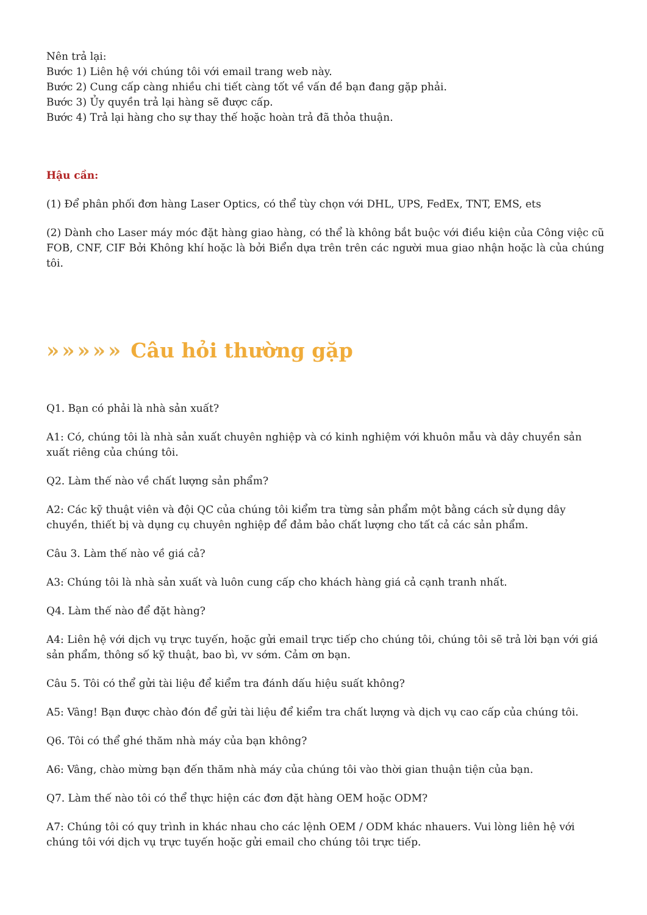Nên trả lại:
Bước 1) Liên hệ với chúng tôi với email trang web này.
Bước 2) Cung cấp càng nhiều chi tiết càng tốt về vấn đề bạn đang gặp phải.
Bước 3) Ủy quyền trả lại hàng sẽ được cấp.
Bước 4) Trả lại hàng cho sự thay thế hoặc hoàn trả đã thỏa thuận.
Hậu cần:
(1) Để phân phối đơn hàng Laser Optics, có thể tùy chọn với DHL, UPS, FedEx, TNT, EMS, ets
(2) Dành cho Laser máy móc đặt hàng giao hàng, có thể là không bắt buộc với điều kiện của Công việc cũ FOB, CNF, CIF Bởi Không khí hoặc là bởi Biển dựa trên trên các người mua giao nhận hoặc là của chúng tôi.
»»»»» Câu hỏi thường gặp
Q1. Bạn có phải là nhà sản xuất?
A1: Có, chúng tôi là nhà sản xuất chuyên nghiệp và có kinh nghiệm với khuôn mẫu và dây chuyền sản xuất riêng của chúng tôi.
Q2. Làm thế nào về chất lượng sản phẩm?
A2: Các kỹ thuật viên và đội QC của chúng tôi kiểm tra từng sản phẩm một bằng cách sử dụng dây chuyền, thiết bị và dụng cụ chuyên nghiệp để đảm bảo chất lượng cho tất cả các sản phẩm.
Câu 3. Làm thế nào về giá cả?
A3: Chúng tôi là nhà sản xuất và luôn cung cấp cho khách hàng giá cả cạnh tranh nhất.
Q4. Làm thế nào để đặt hàng?
A4: Liên hệ với dịch vụ trực tuyến, hoặc gửi email trực tiếp cho chúng tôi, chúng tôi sẽ trả lời bạn với giá sản phẩm, thông số kỹ thuật, bao bì, vv sớm. Cảm ơn bạn.
Câu 5. Tôi có thể gửi tài liệu để kiểm tra đánh dấu hiệu suất không?
A5: Vâng! Bạn được chào đón để gửi tài liệu để kiểm tra chất lượng và dịch vụ cao cấp của chúng tôi.
Q6. Tôi có thể ghé thăm nhà máy của bạn không?
A6: Vâng, chào mừng bạn đến thăm nhà máy của chúng tôi vào thời gian thuận tiện của bạn.
Q7. Làm thế nào tôi có thể thực hiện các đơn đặt hàng OEM hoặc ODM?
A7: Chúng tôi có quy trình in khác nhau cho các lệnh OEM / ODM khác nhauers. Vui lòng liên hệ với chúng tôi với dịch vụ trực tuyến hoặc gửi email cho chúng tôi trực tiếp.